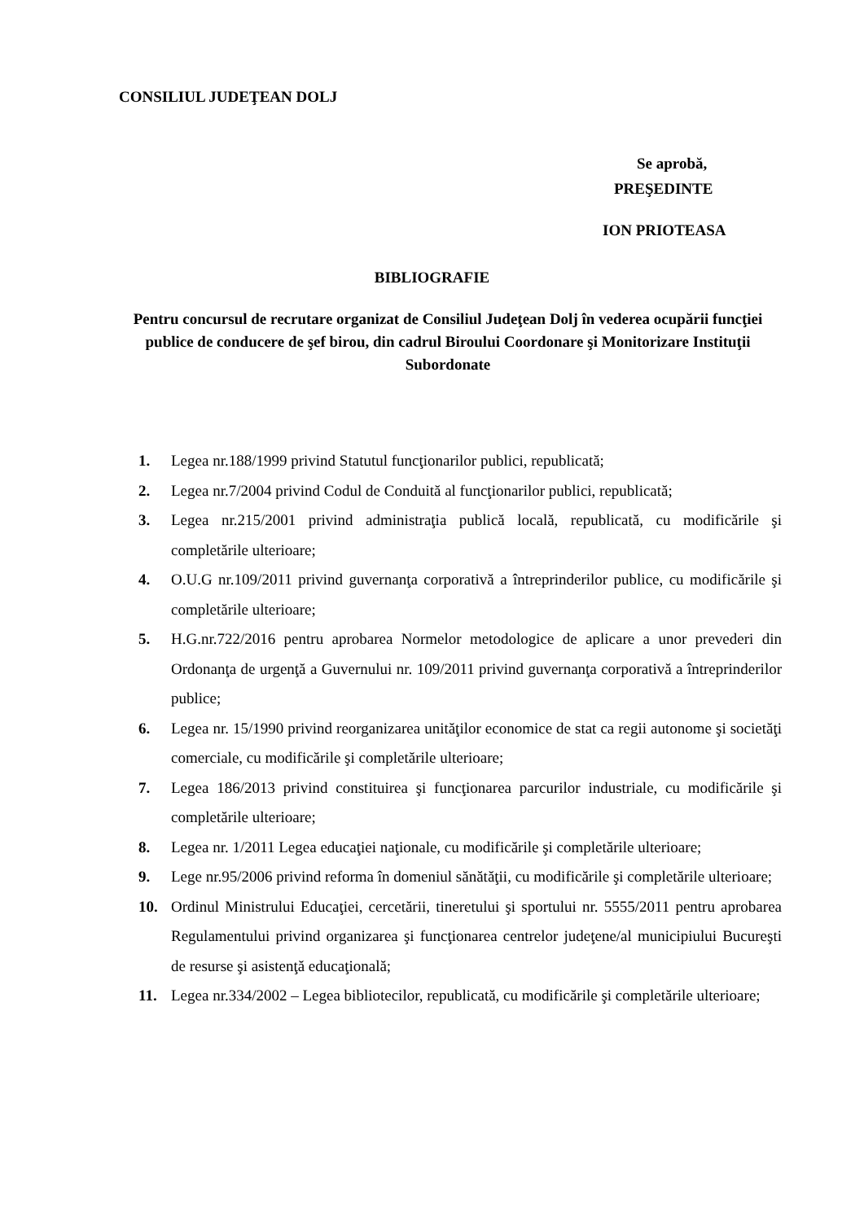CONSILIUL JUDEŢEAN DOLJ
Se aprobă,
PREŞEDINTE
ION PRIOTEASA
BIBLIOGRAFIE
Pentru concursul de recrutare organizat de Consiliul Judeţean Dolj în vederea ocupării funcţiei publice de conducere de şef birou, din cadrul Biroului Coordonare şi Monitorizare Instituţii Subordonate
1. Legea nr.188/1999 privind Statutul funcţionarilor publici, republicată;
2. Legea nr.7/2004 privind Codul de Conduită al funcţionarilor publici, republicată;
3. Legea nr.215/2001 privind administraţia publică locală, republicată, cu modificările şi completările ulterioare;
4. O.U.G nr.109/2011 privind guvernanţa corporativă a întreprinderilor publice, cu modificările şi completările ulterioare;
5. H.G.nr.722/2016 pentru aprobarea Normelor metodologice de aplicare a unor prevederi din Ordonanţa de urgenţă a Guvernului nr. 109/2011 privind guvernanţa corporativă a întreprinderilor publice;
6. Legea nr. 15/1990 privind reorganizarea unităţilor economice de stat ca regii autonome şi societăţi comerciale, cu modificările şi completările ulterioare;
7. Legea 186/2013 privind constituirea şi funcţionarea parcurilor industriale, cu modificările şi completările ulterioare;
8. Legea nr. 1/2011 Legea educaţiei naţionale, cu modificările şi completările ulterioare;
9. Lege nr.95/2006 privind reforma în domeniul sănătăţii, cu modificările şi completările ulterioare;
10. Ordinul Ministrului Educaţiei, cercetării, tineretului şi sportului nr. 5555/2011 pentru aprobarea Regulamentului privind organizarea şi funcţionarea centrelor judeţene/al municipiului Bucureşti de resurse şi asistenţă educaţională;
11. Legea nr.334/2002 – Legea bibliotecilor, republicată, cu modificările şi completările ulterioare;